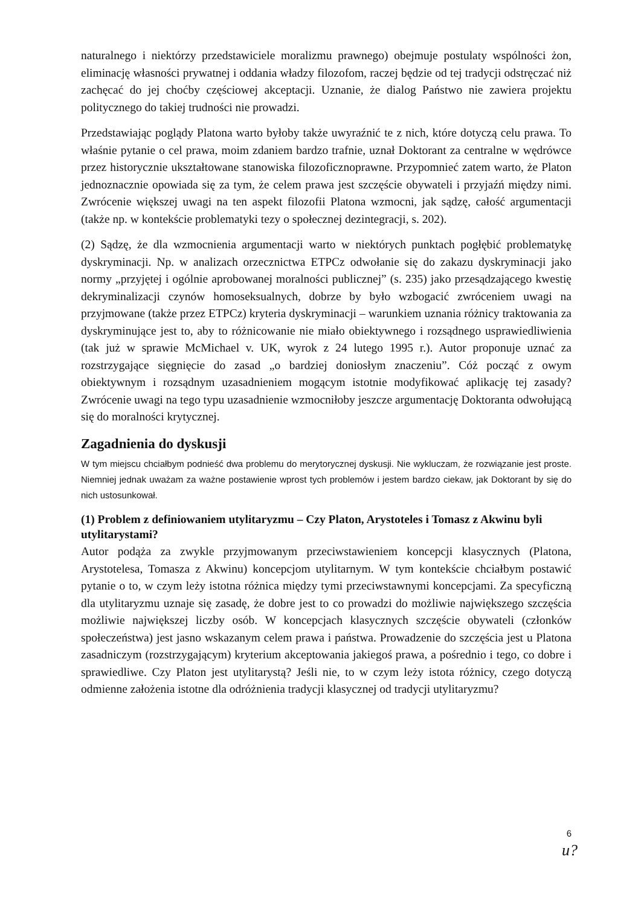naturalnego i niektórzy przedstawiciele moralizmu prawnego) obejmuje postulaty wspólności żon, eliminację własności prywatnej i oddania władzy filozofom, raczej będzie od tej tradycji odstręczać niż zachęcać do jej choćby częściowej akceptacji. Uznanie, że dialog Państwo nie zawiera projektu politycznego do takiej trudności nie prowadzi.
Przedstawiając poglądy Platona warto byłoby także uwyraźnić te z nich, które dotyczą celu prawa. To właśnie pytanie o cel prawa, moim zdaniem bardzo trafnie, uznał Doktorant za centralne w wędrówce przez historycznie ukształtowane stanowiska filozoficznoprawne. Przypomnieć zatem warto, że Platon jednoznacznie opowiada się za tym, że celem prawa jest szczęście obywateli i przyjaźń między nimi. Zwrócenie większej uwagi na ten aspekt filozofii Platona wzmocni, jak sądzę, całość argumentacji (także np. w kontekście problematyki tezy o społecznej dezintegracji, s. 202).
(2) Sądzę, że dla wzmocnienia argumentacji warto w niektórych punktach pogłębić problematykę dyskryminacji. Np. w analizach orzecznictwa ETPCz odwołanie się do zakazu dyskryminacji jako normy „przyjętej i ogólnie aprobowanej moralności publicznej” (s. 235) jako przesądzającego kwestię dekryminalizacji czynów homoseksualnych, dobrze by było wzbogacić zwróceniem uwagi na przyjmowane (także przez ETPCz) kryteria dyskryminacji – warunkiem uznania różnicy traktowania za dyskryminujące jest to, aby to różnicowanie nie miało obiektywnego i rozsądnego usprawiedliwienia (tak już w sprawie McMichael v. UK, wyrok z 24 lutego 1995 r.). Autor proponuje uznać za rozstrzygające sięgnięcie do zasad „o bardziej doniosłym znaczeniu”. Cóż począć z owym obiektywnym i rozsądnym uzasadnieniem mogącym istotnie modyfikować aplikację tej zasady? Zwrócenie uwagi na tego typu uzasadnienie wzmocniłoby jeszcze argumentację Doktoranta odwołującą się do moralności krytycznej.
Zagadnienia do dyskusji
W tym miejscu chciałbym podnieść dwa problemu do merytorycznej dyskusji. Nie wykluczam, że rozwiązanie jest proste. Niemniej jednak uważam za ważne postawienie wprost tych problemów i jestem bardzo ciekaw, jak Doktorant by się do nich ustosunkował.
(1) Problem z definiowaniem utylitaryzmu – Czy Platon, Arystoteles i Tomasz z Akwinu byli utylitarystami?
Autor podąża za zwykle przyjmowanym przeciwstawieniem koncepcji klasycznych (Platona, Arystotelesa, Tomasza z Akwinu) koncepcjom utylitarnym. W tym kontekście chciałbym postawić pytanie o to, w czym leży istotna różnica między tymi przeciwstawnymi koncepcjami. Za specyficzną dla utylitaryzmu uznaje się zasadę, że dobre jest to co prowadzi do możliwie największego szczęścia możliwie największej liczby osób. W koncepcjach klasycznych szczęście obywateli (członków społeczeństwa) jest jasno wskazanym celem prawa i państwa. Prowadzenie do szczęścia jest u Platona zasadniczym (rozstrzygającym) kryterium akceptowania jakiegoś prawa, a pośrednio i tego, co dobre i sprawiedliwe. Czy Platon jest utylitarystą? Jeśli nie, to w czym leży istota różnicy, czego dotyczą odmienne założenia istotne dla odróżnienia tradycji klasycznej od tradycji utylitaryzmu?
6
u?